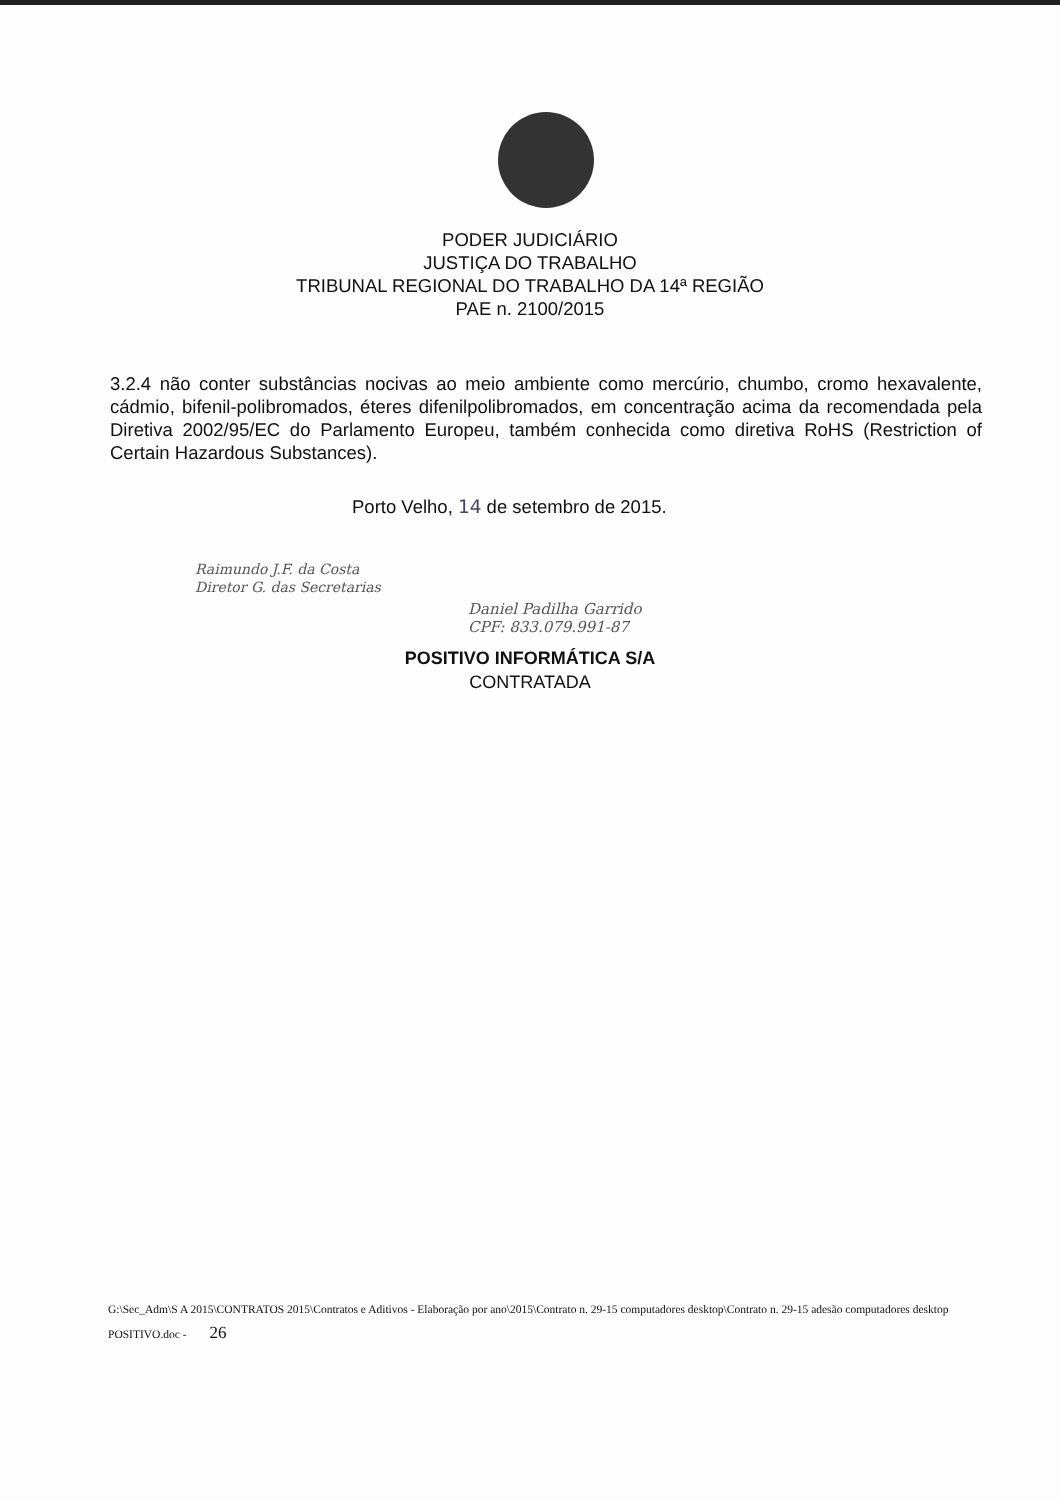PODER JUDICIÁRIO
JUSTIÇA DO TRABALHO
TRIBUNAL REGIONAL DO TRABALHO DA 14ª REGIÃO
PAE n. 2100/2015
3.2.4 não conter substâncias nocivas ao meio ambiente como mercúrio, chumbo, cromo hexavalente, cádmio, bifenil-polibromados, éteres difenilpolibromados, em concentração acima da recomendada pela Diretiva 2002/95/EC do Parlamento Europeu, também conhecida como diretiva RoHS (Restriction of Certain Hazardous Substances).
Porto Velho, 14 de setembro de 2015.
Raimundo J.F. da Costa
Diretor G. das Secretarias
Daniel Padilha Garrido
CPF: 833.079.991-87
POSITIVO INFORMÁTICA S/A
CONTRATADA
G:\Sec_Adm\S A 2015\CONTRATOS 2015\Contratos e Aditivos - Elaboração por ano\2015\Contrato n. 29-15 computadores desktop\Contrato n. 29-15 adesão computadores desktop POSITIVO.doc - 26